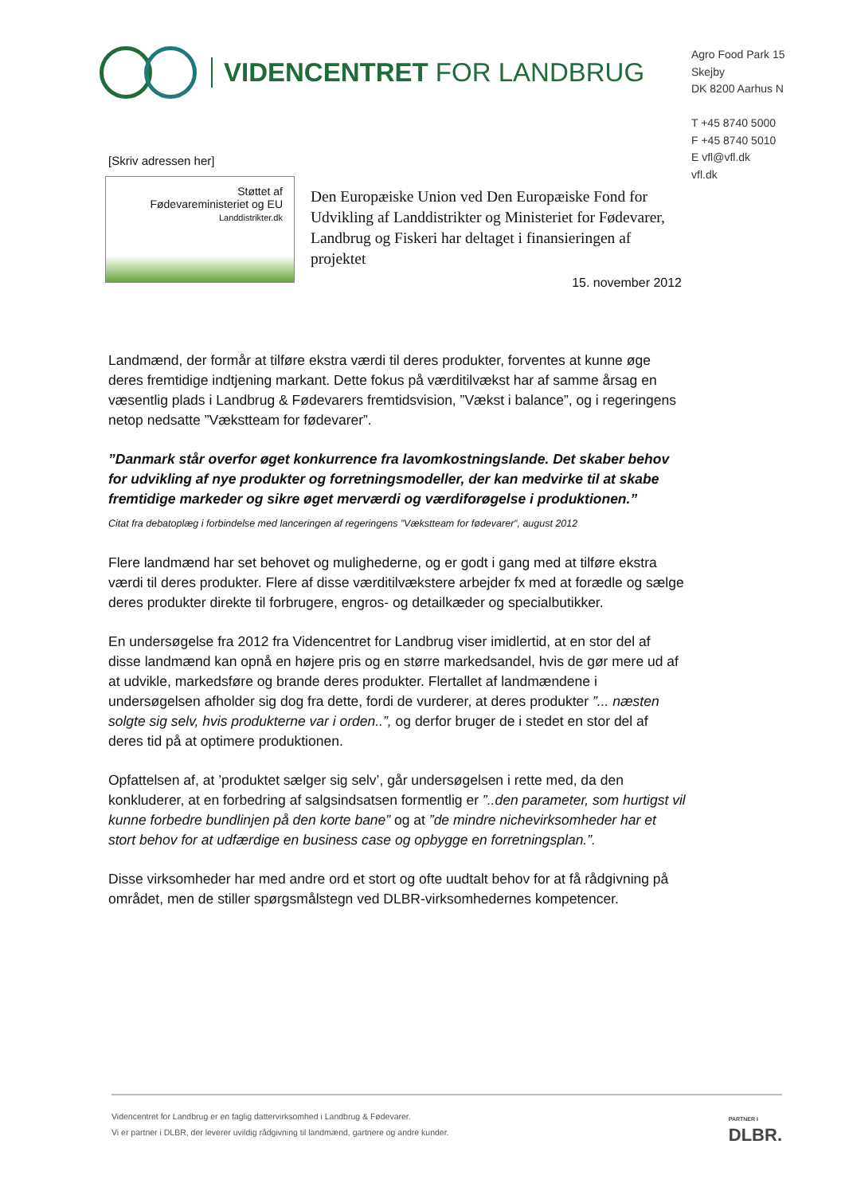VIDENCENTRET FOR LANDBRUG
Agro Food Park 15
Skejby
DK 8200 Aarhus N
T +45 8740 5000
F +45 8740 5010
E vfl@vfl.dk
vfl.dk
[Skriv adressen her]
Støttet af
Fødevareministeriet og EU
Landdistrikter.dk
Den Europæiske Union ved Den Europæiske Fond for Udvikling af Landdistrikter og Ministeriet for Fødevarer, Landbrug og Fiskeri har deltaget i finansieringen af projektet
15. november 2012
Landmænd, der formår at tilføre ekstra værdi til deres produkter, forventes at kunne øge deres fremtidige indtjening markant. Dette fokus på værditilvækst har af samme årsag en væsentlig plads i Landbrug & Fødevarers fremtidsvision, ”Vækst i balance”, og i regeringens netop nedsatte ”Vækstteam for fødevarer”.
”Danmark står overfor øget konkurrence fra lavomkostningslande. Det skaber behov for udvikling af nye produkter og forretningsmodeller, der kan medvirke til at skabe fremtidige markeder og sikre øget merværdi og værdiforøgelse i produktionen.”
Citat fra debatoplæg i forbindelse med lanceringen af regeringens ”Vækstteam for fødevarer”, august 2012
Flere landmænd har set behovet og mulighederne, og er godt i gang med at tilføre ekstra værdi til deres produkter. Flere af disse værditilvækstere arbejder fx med at forædle og sælge deres produkter direkte til forbrugere, engros- og detailkæder og specialbutikker.
En undersøgelse fra 2012 fra Videncentret for Landbrug viser imidlertid, at en stor del af disse landmænd kan opnå en højere pris og en større markedsandel, hvis de gør mere ud af at udvikle, markedsføre og brande deres produkter. Flertallet af landmændene i undersøgelsen afholder sig dog fra dette, fordi de vurderer, at deres produkter ”... næsten solgte sig selv, hvis produkterne var i orden..”, og derfor bruger de i stedet en stor del af deres tid på at optimere produktionen.
Opfattelsen af, at ’produktet sælger sig selv’, går undersøgelsen i rette med, da den konkluderer, at en forbedring af salgsindsatsen formentlig er ”..den parameter, som hurtigst vil kunne forbedre bundlinjen på den korte bane” og at ”de mindre nichevirksomheder har et stort behov for at udfærdige en business case og opbygge en forretningsplan.”.
Disse virksomheder har med andre ord et stort og ofte uudtalt behov for at få rådgivning på området, men de stiller spørgsmålstegn ved DLBR-virksomhedernes kompetencer.
Videncentret for Landbrug er en faglig dattervirksomhed i Landbrug & Fødevarer.
Vi er partner i DLBR, der leverer uvildig rådgivning til landmænd, gartnere og andre kunder.
PARTNER I
DLBR.